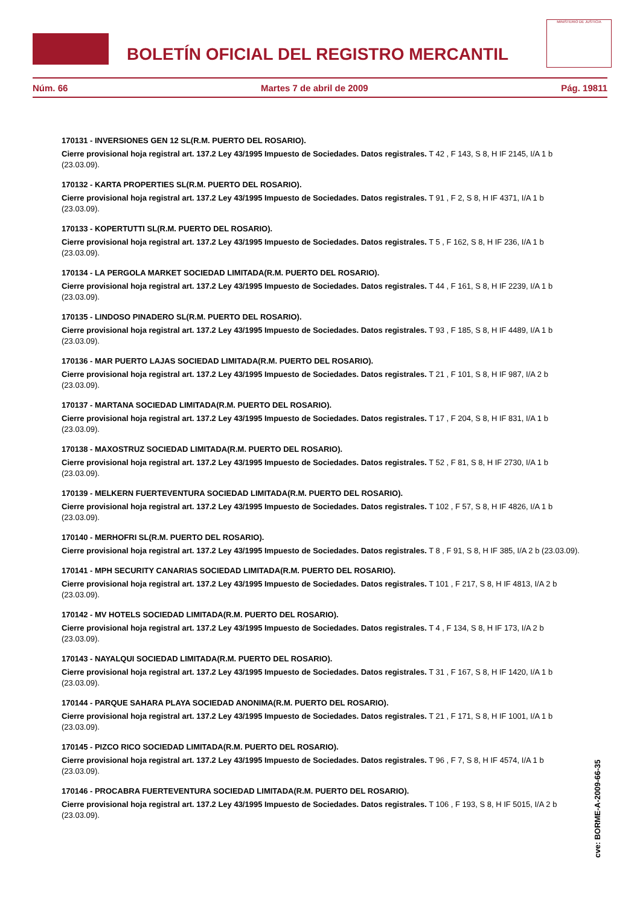BOLETÍN OFICIAL DEL REGISTRO MERCANTIL
MINISTERIO DE JUSTICIA
Núm. 66 Martes 7 de abril de 2009 Pág. 19811
170131 - INVERSIONES GEN 12 SL(R.M. PUERTO DEL ROSARIO).
Cierre provisional hoja registral art. 137.2 Ley 43/1995 Impuesto de Sociedades. Datos registrales. T 42 , F 143, S 8, H IF 2145, I/A 1 b (23.03.09).
170132 - KARTA PROPERTIES SL(R.M. PUERTO DEL ROSARIO).
Cierre provisional hoja registral art. 137.2 Ley 43/1995 Impuesto de Sociedades. Datos registrales. T 91 , F 2, S 8, H IF 4371, I/A 1 b (23.03.09).
170133 - KOPERTUTTI SL(R.M. PUERTO DEL ROSARIO).
Cierre provisional hoja registral art. 137.2 Ley 43/1995 Impuesto de Sociedades. Datos registrales. T 5 , F 162, S 8, H IF 236, I/A 1 b (23.03.09).
170134 - LA PERGOLA MARKET SOCIEDAD LIMITADA(R.M. PUERTO DEL ROSARIO).
Cierre provisional hoja registral art. 137.2 Ley 43/1995 Impuesto de Sociedades. Datos registrales. T 44 , F 161, S 8, H IF 2239, I/A 1 b (23.03.09).
170135 - LINDOSO PINADERO SL(R.M. PUERTO DEL ROSARIO).
Cierre provisional hoja registral art. 137.2 Ley 43/1995 Impuesto de Sociedades. Datos registrales. T 93 , F 185, S 8, H IF 4489, I/A 1 b (23.03.09).
170136 - MAR PUERTO LAJAS SOCIEDAD LIMITADA(R.M. PUERTO DEL ROSARIO).
Cierre provisional hoja registral art. 137.2 Ley 43/1995 Impuesto de Sociedades. Datos registrales. T 21 , F 101, S 8, H IF 987, I/A 2 b (23.03.09).
170137 - MARTANA SOCIEDAD LIMITADA(R.M. PUERTO DEL ROSARIO).
Cierre provisional hoja registral art. 137.2 Ley 43/1995 Impuesto de Sociedades. Datos registrales. T 17 , F 204, S 8, H IF 831, I/A 1 b (23.03.09).
170138 - MAXOSTRUZ SOCIEDAD LIMITADA(R.M. PUERTO DEL ROSARIO).
Cierre provisional hoja registral art. 137.2 Ley 43/1995 Impuesto de Sociedades. Datos registrales. T 52 , F 81, S 8, H IF 2730, I/A 1 b (23.03.09).
170139 - MELKERN FUERTEVENTURA SOCIEDAD LIMITADA(R.M. PUERTO DEL ROSARIO).
Cierre provisional hoja registral art. 137.2 Ley 43/1995 Impuesto de Sociedades. Datos registrales. T 102 , F 57, S 8, H IF 4826, I/A 1 b (23.03.09).
170140 - MERHOFRI SL(R.M. PUERTO DEL ROSARIO).
Cierre provisional hoja registral art. 137.2 Ley 43/1995 Impuesto de Sociedades. Datos registrales. T 8 , F 91, S 8, H IF 385, I/A 2 b (23.03.09).
170141 - MPH SECURITY CANARIAS SOCIEDAD LIMITADA(R.M. PUERTO DEL ROSARIO).
Cierre provisional hoja registral art. 137.2 Ley 43/1995 Impuesto de Sociedades. Datos registrales. T 101 , F 217, S 8, H IF 4813, I/A 2 b (23.03.09).
170142 - MV HOTELS SOCIEDAD LIMITADA(R.M. PUERTO DEL ROSARIO).
Cierre provisional hoja registral art. 137.2 Ley 43/1995 Impuesto de Sociedades. Datos registrales. T 4 , F 134, S 8, H IF 173, I/A 2 b (23.03.09).
170143 - NAYALQUI SOCIEDAD LIMITADA(R.M. PUERTO DEL ROSARIO).
Cierre provisional hoja registral art. 137.2 Ley 43/1995 Impuesto de Sociedades. Datos registrales. T 31 , F 167, S 8, H IF 1420, I/A 1 b (23.03.09).
170144 - PARQUE SAHARA PLAYA SOCIEDAD ANONIMA(R.M. PUERTO DEL ROSARIO).
Cierre provisional hoja registral art. 137.2 Ley 43/1995 Impuesto de Sociedades. Datos registrales. T 21 , F 171, S 8, H IF 1001, I/A 1 b (23.03.09).
170145 - PIZCO RICO SOCIEDAD LIMITADA(R.M. PUERTO DEL ROSARIO).
Cierre provisional hoja registral art. 137.2 Ley 43/1995 Impuesto de Sociedades. Datos registrales. T 96 , F 7, S 8, H IF 4574, I/A 1 b (23.03.09).
170146 - PROCABRA FUERTEVENTURA SOCIEDAD LIMITADA(R.M. PUERTO DEL ROSARIO).
Cierre provisional hoja registral art. 137.2 Ley 43/1995 Impuesto de Sociedades. Datos registrales. T 106 , F 193, S 8, H IF 5015, I/A 2 b (23.03.09).
cve: BORME-A-2009-66-35